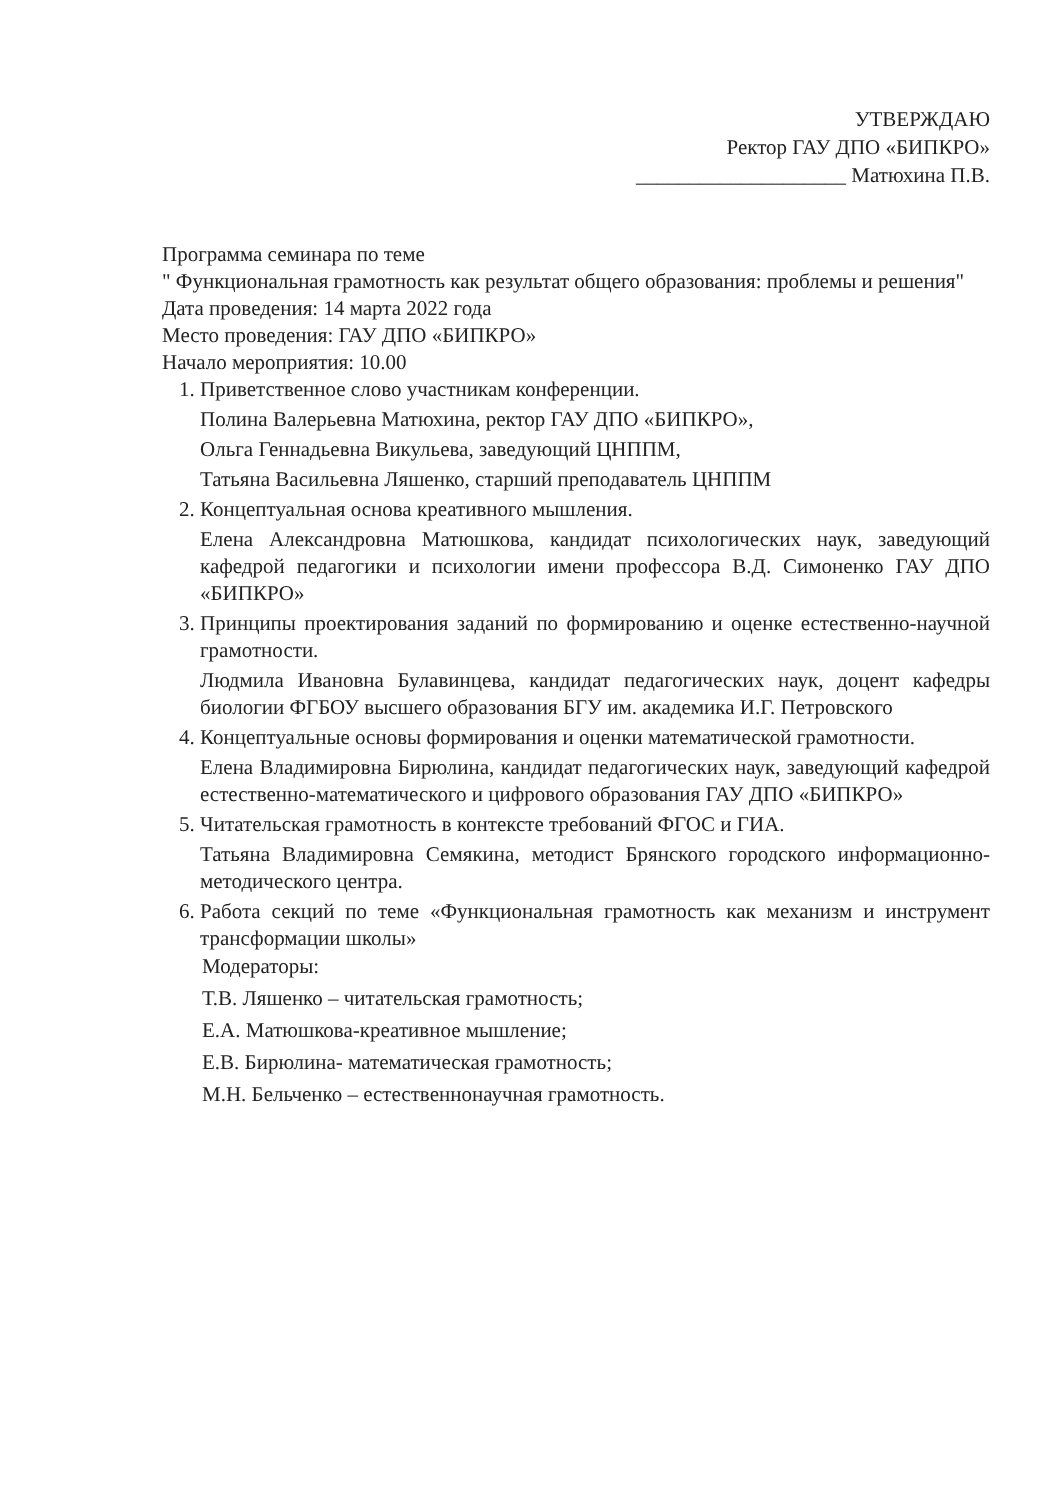УТВЕРЖДАЮ
Ректор ГАУ ДПО «БИПКРО»
____________________ Матюхина П.В.
Программа семинара по теме
" Функциональная грамотность как результат общего образования: проблемы и решения"
Дата проведения: 14 марта 2022 года
Место проведения: ГАУ ДПО «БИПКРО»
Начало мероприятия: 10.00
1. Приветственное слово участникам конференции.
Полина Валерьевна Матюхина, ректор ГАУ ДПО «БИПКРО»,
Ольга Геннадьевна Викульева, заведующий ЦНППМ,
Татьяна Васильевна Ляшенко, старший преподаватель ЦНППМ
2. Концептуальная основа креативного мышления.
Елена Александровна Матюшкова, кандидат психологических наук, заведующий кафедрой педагогики и психологии имени профессора В.Д. Симоненко ГАУ ДПО «БИПКРО»
3. Принципы проектирования заданий по формированию и оценке естественно-научной грамотности.
Людмила Ивановна Булавинцева, кандидат педагогических наук, доцент кафедры биологии ФГБОУ высшего образования БГУ им. академика И.Г. Петровского
4. Концептуальные основы формирования и оценки математической грамотности.
Елена Владимировна Бирюлина, кандидат педагогических наук, заведующий кафедрой естественно-математического и цифрового образования ГАУ ДПО «БИПКРО»
5. Читательская грамотность в контексте требований ФГОС и ГИА.
Татьяна Владимировна Семякина, методист Брянского городского информационно-методического центра.
6. Работа секций по теме «Функциональная грамотность как механизм и инструмент трансформации школы»
Модераторы:
Т.В. Ляшенко – читательская грамотность;
Е.А. Матюшкова-креативное мышление;
Е.В. Бирюлина- математическая грамотность;
М.Н. Бельченко – естественнонаучная грамотность.